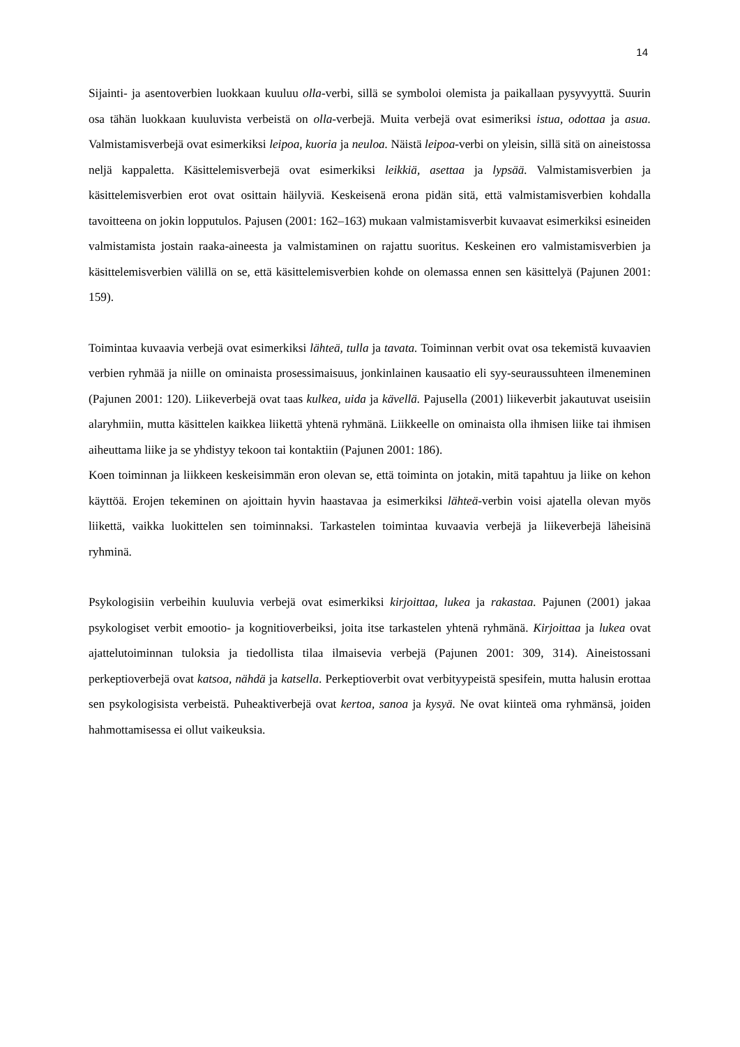14
Sijainti- ja asentoverbien luokkaan kuuluu olla-verbi, sillä se symboloi olemista ja paikallaan pysyvyyttä. Suurin osa tähän luokkaan kuuluvista verbeistä on olla-verbejä. Muita verbejä ovat esimeriksi istua, odottaa ja asua. Valmistamisverbejä ovat esimerkiksi leipoa, kuoria ja neuloa. Näistä leipoa-verbi on yleisin, sillä sitä on aineistossa neljä kappaletta. Käsittelemisverbejä ovat esimerkiksi leikkiä, asettaa ja lypsää. Valmistamisverbien ja käsittelemisverbien erot ovat osittain häilyviä. Keskeisenä erona pidän sitä, että valmistamisverbien kohdalla tavoitteena on jokin lopputulos. Pajusen (2001: 162–163) mukaan valmistamisverbit kuvaavat esimerkiksi esineiden valmistamista jostain raaka-aineesta ja valmistaminen on rajattu suoritus. Keskeinen ero valmistamisverbien ja käsittelemisverbien välillä on se, että käsittelemisverbien kohde on olemassa ennen sen käsittelyä (Pajunen 2001: 159).
Toimintaa kuvaavia verbejä ovat esimerkiksi lähteä, tulla ja tavata. Toiminnan verbit ovat osa tekemistä kuvaavien verbien ryhmää ja niille on ominaista prosessimaisuus, jonkinlainen kausaatio eli syy-seuraussuhteen ilmeneminen (Pajunen 2001: 120). Liikeverbejä ovat taas kulkea, uida ja kävellä. Pajusella (2001) liikeverbit jakautuvat useisiin alaryhmiin, mutta käsittelen kaikkea liikettä yhtenä ryhmänä. Liikkeelle on ominaista olla ihmisen liike tai ihmisen aiheuttama liike ja se yhdistyy tekoon tai kontaktiin (Pajunen 2001: 186).
Koen toiminnan ja liikkeen keskeisimmän eron olevan se, että toiminta on jotakin, mitä tapahtuu ja liike on kehon käyttöä. Erojen tekeminen on ajoittain hyvin haastavaa ja esimerkiksi lähteä-verbin voisi ajatella olevan myös liikettä, vaikka luokittelen sen toiminnaksi. Tarkastelen toimintaa kuvaavia verbejä ja liikeverbejä läheisinä ryhminä.
Psykologisiin verbeihin kuuluvia verbejä ovat esimerkiksi kirjoittaa, lukea ja rakastaa. Pajunen (2001) jakaa psykologiset verbit emootio- ja kognitioverbeiksi, joita itse tarkastelen yhtenä ryhmänä. Kirjoittaa ja lukea ovat ajattelutoiminnan tuloksia ja tiedollista tilaa ilmaisevia verbejä (Pajunen 2001: 309, 314). Aineistossani perkeptioverbejä ovat katsoa, nähdä ja katsella. Perkeptioverbit ovat verbityypeistä spesifein, mutta halusin erottaa sen psykologisista verbeistä. Puheaktiverbejä ovat kertoa, sanoa ja kysyä. Ne ovat kiinteä oma ryhmänsä, joiden hahmottamisessa ei ollut vaikeuksia.